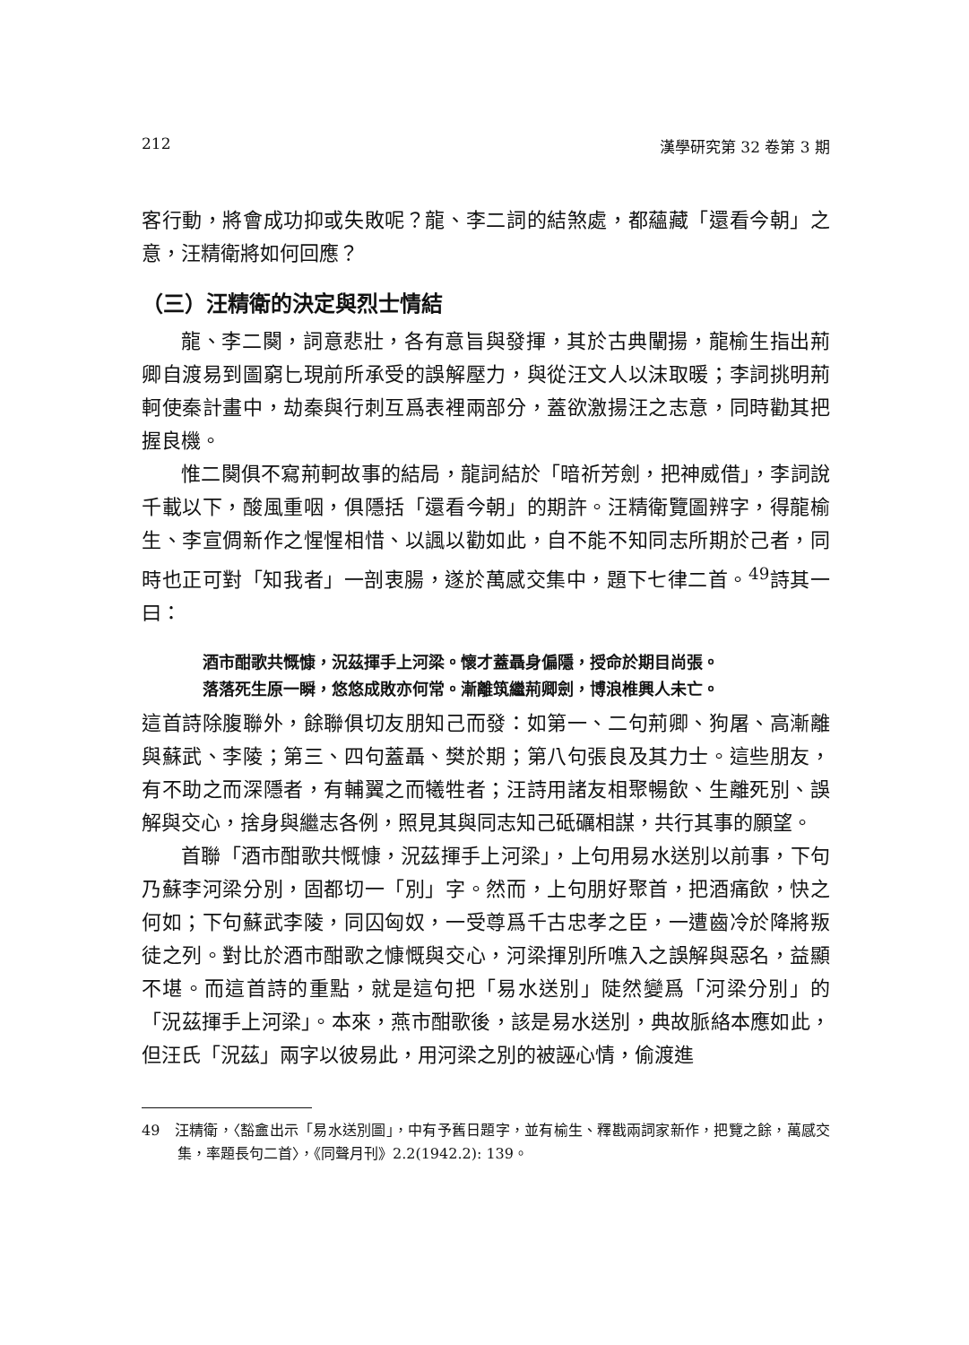212 漢學研究第 32 卷第 3 期
客行動，將會成功抑或失敗呢？龍、李二詞的結煞處，都蘊藏「還看今朝」之意，汪精衛將如何回應？
（三）汪精衛的決定與烈士情結
龍、李二闋，詞意悲壯，各有意旨與發揮，其於古典闡揚，龍榆生指出荊卿自渡易到圖窮匕現前所承受的誤解壓力，與從汪文人以沫取暖；李詞挑明荊軻使秦計畫中，劫秦與行刺互爲表裡兩部分，蓋欲激揚汪之志意，同時勸其把握良機。
惟二闋俱不寫荊軻故事的結局，龍詞結於「暗祈芳劍，把神威借」，李詞說千載以下，酸風重咽，俱隱括「還看今朝」的期許。汪精衛覽圖辨字，得龍榆生、李宣倜新作之惺惺相惜、以諷以勸如此，自不能不知同志所期於己者，同時也正可對「知我者」一剖衷腸，遂於萬感交集中，題下七律二首。<sup>49</sup>詩其一曰：
酒市酣歌共慨慷，況茲揮手上河梁。懷才蓋聶身偏隱，授命於期目尚張。
落落死生原一瞬，悠悠成敗亦何常。漸離筑繼荊卿劍，博浪椎興人未亡。
這首詩除腹聯外，餘聯俱切友朋知己而發：如第一、二句荊卿、狗屠、高漸離與蘇武、李陵；第三、四句蓋聶、樊於期；第八句張良及其力士。這些朋友，有不助之而深隱者，有輔翼之而犧牲者；汪詩用諸友相聚暢飲、生離死別、誤解與交心，捨身與繼志各例，照見其與同志知己砥礪相謀，共行其事的願望。
首聯「酒市酣歌共慨慷，況茲揮手上河梁」，上句用易水送別以前事，下句乃蘇李河梁分別，固都切一「別」字。然而，上句朋好聚首，把酒痛飲，快之何如；下句蘇武李陵，同囚匈奴，一受尊爲千古忠孝之臣，一遭齒冷於降將叛徒之列。對比於酒市酣歌之慷慨與交心，河梁揮別所噍入之誤解與惡名，益顯不堪。而這首詩的重點，就是這句把「易水送別」陡然變爲「河梁分別」的「況茲揮手上河梁」。本來，燕市酣歌後，該是易水送別，典故脈絡本應如此，但汪氏「況茲」兩字以彼易此，用河梁之別的被誣心情，偷渡進
49　汪精衛，〈豁盦出示「易水送別圖」，中有予舊日題字，並有榆生、釋戡兩詞家新作，把覽之餘，萬感交集，率題長句二首〉，《同聲月刊》2.2(1942.2): 139。